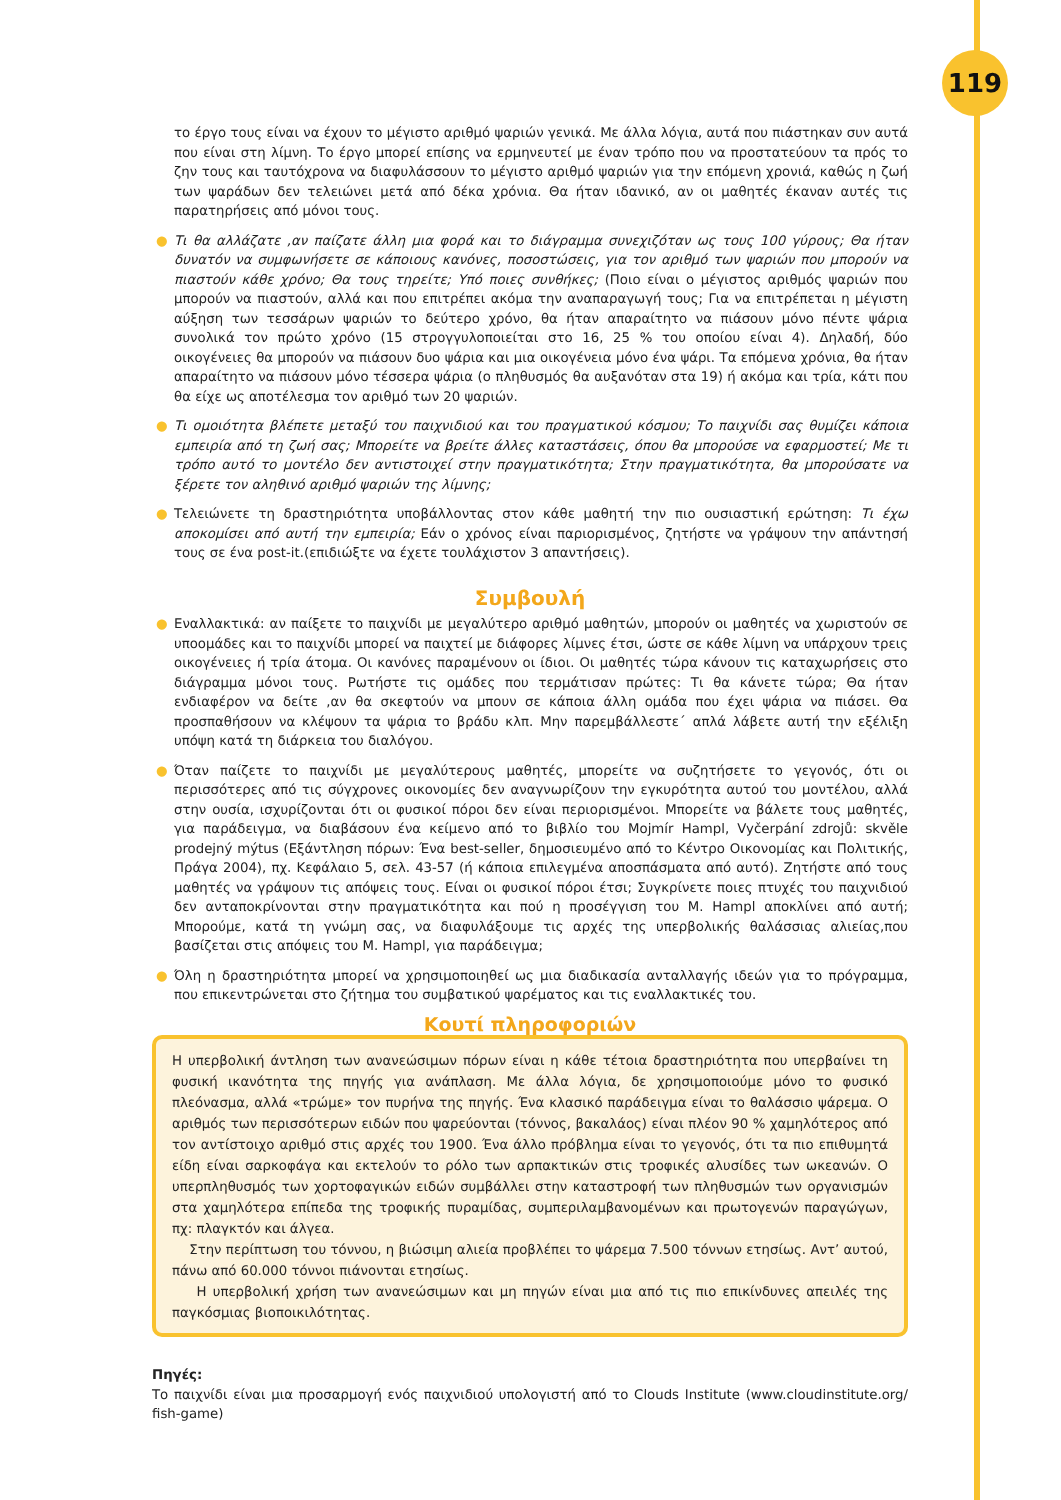119
το έργο τους είναι να έχουν το μέγιστο αριθμό ψαριών γενικά. Με άλλα λόγια, αυτά που πιάστηκαν συν αυτά που είναι στη λίμνη. Το έργο μπορεί επίσης να ερμηνευτεί με έναν τρόπο που να προστατεύουν τα πρός το ζην τους και ταυτόχρονα να διαφυλάσσουν το μέγιστο αριθμό ψαριών για την επόμενη χρονιά, καθώς η ζωή των ψαράδων δεν τελειώνει μετά από δέκα χρόνια. Θα ήταν ιδανικό, αν οι μαθητές έκαναν αυτές τις παρατηρήσεις από μόνοι τους.
● Τι θα αλλάζατε ,αν παίζατε άλλη μια φορά και το διάγραμμα συνεχιζόταν ως τους 100 γύρους; Θα ήταν δυνατόν να συμφωνήσετε σε κάποιους κανόνες, ποσοστώσεις, για τον αριθμό των ψαριών που μπορούν να πιαστούν κάθε χρόνο; Θα τους τηρείτε; Υπό ποιες συνθήκες; (Ποιο είναι ο μέγιστος αριθμός ψαριών που μπορούν να πιαστούν, αλλά και που επιτρέπει ακόμα την αναπαραγωγή τους; Για να επιτρέπεται η μέγιστη αύξηση των τεσσάρων ψαριών το δεύτερο χρόνο, θα ήταν απαραίτητο να πιάσουν μόνο πέντε ψάρια συνολικά τον πρώτο χρόνο (15 στρογγυλοποιείται στο 16, 25 % του οποίου είναι 4). Δηλαδή, δύο οικογένειες θα μπορούν να πιάσουν δυο ψάρια και μια οικογένεια μόνο ένα ψάρι. Τα επόμενα χρόνια, θα ήταν απαραίτητο να πιάσουν μόνο τέσσερα ψάρια (ο πληθυσμός θα αυξανόταν στα 19) ή ακόμα και τρία, κάτι που θα είχε ως αποτέλεσμα τον αριθμό των 20 ψαριών.
● Τι ομοιότητα βλέπετε μεταξύ του παιχνιδιού και του πραγματικού κόσμου; Το παιχνίδι σας θυμίζει κάποια εμπειρία από τη ζωή σας; Μπορείτε να βρείτε άλλες καταστάσεις, όπου θα μπορούσε να εφαρμοστεί; Με τι τρόπο αυτό το μοντέλο δεν αντιστοιχεί στην πραγματικότητα; Στην πραγματικότητα, θα μπορούσατε να ξέρετε τον αληθινό αριθμό ψαριών της λίμνης;
● Τελειώνετε τη δραστηριότητα υποβάλλοντας στον κάθε μαθητή την πιο ουσιαστική ερώτηση: Τι έχω αποκομίσει από αυτή την εμπειρία; Εάν ο χρόνος είναι παριορισμένος, ζητήστε να γράψουν την απάντησή τους σε ένα post-it.(επιδιώξτε να έχετε τουλάχιστον 3 απαντήσεις).
Συμβουλή
● Εναλλακτικά: αν παίξετε το παιχνίδι με μεγαλύτερο αριθμό μαθητών, μπορούν οι μαθητές να χωριστούν σε υποομάδες και το παιχνίδι μπορεί να παιχτεί με διάφορες λίμνες έτσι, ώστε σε κάθε λίμνη να υπάρχουν τρεις οικογένειες ή τρία άτομα. Οι κανόνες παραμένουν οι ίδιοι. Οι μαθητές τώρα κάνουν τις καταχωρήσεις στο διάγραμμα μόνοι τους. Ρωτήστε τις ομάδες που τερμάτισαν πρώτες: Τι θα κάνετε τώρα; Θα ήταν ενδιαφέρον να δείτε ,αν θα σκεφτούν να μπουν σε κάποια άλλη ομάδα που έχει ψάρια να πιάσει. Θα προσπαθήσουν να κλέψουν τα ψάρια το βράδυ κλπ. Μην παρεμβάλλεστε΄ απλά λάβετε αυτή την εξέλιξη υπόψη κατά τη διάρκεια του διαλόγου.
● Όταν παίζετε το παιχνίδι με μεγαλύτερους μαθητές, μπορείτε να συζητήσετε το γεγονός, ότι οι περισσότερες από τις σύγχρονες οικονομίες δεν αναγνωρίζουν την εγκυρότητα αυτού του μοντέλου, αλλά στην ουσία, ισχυρίζονται ότι οι φυσικοί πόροι δεν είναι περιορισμένοι. Μπορείτε να βάλετε τους μαθητές, για παράδειγμα, να διαβάσουν ένα κείμενο από το βιβλίο του Mojmír Hampl, Vyčerpání zdrojů: skvěle prodejný mýtus (Εξάντληση πόρων: Ένα best-seller, δημοσιευμένο από το Κέντρο Οικονομίας και Πολιτικής, Πράγα 2004), πχ. Κεφάλαιο 5, σελ. 43-57 (ή κάποια επιλεγμένα αποσπάσματα από αυτό). Ζητήστε από τους μαθητές να γράψουν τις απόψεις τους. Είναι οι φυσικοί πόροι έτσι; Συγκρίνετε ποιες πτυχές του παιχνιδιού δεν ανταποκρίνονται στην πραγματικότητα και πού η προσέγγιση του M. Hampl αποκλίνει από αυτή; Μπορούμε, κατά τη γνώμη σας, να διαφυλάξουμε τις αρχές της υπερβολικής θαλάσσιας αλιείας,που βασίζεται στις απόψεις του M. Hampl, για παράδειγμα;
● Όλη η δραστηριότητα μπορεί να χρησιμοποιηθεί ως μια διαδικασία ανταλλαγής ιδεών για το πρόγραμμα, που επικεντρώνεται στο ζήτημα του συμβατικού ψαρέματος και τις εναλλακτικές του.
Κουτί πληροφοριών
Η υπερβολική άντληση των ανανεώσιμων πόρων είναι η κάθε τέτοια δραστηριότητα που υπερβαίνει τη φυσική ικανότητα της πηγής για ανάπλαση. Με άλλα λόγια, δε χρησιμοποιούμε μόνο το φυσικό πλεόνασμα, αλλά «τρώμε» τον πυρήνα της πηγής. Ένα κλασικό παράδειγμα είναι το θαλάσσιο ψάρεμα. Ο αριθμός των περισσότερων ειδών που ψαρεύονται (τόννος, βακαλάος) είναι πλέον 90 % χαμηλότερος από τον αντίστοιχο αριθμό στις αρχές του 1900. Ένα άλλο πρόβλημα είναι το γεγονός, ότι τα πιο επιθυμητά είδη είναι σαρκοφάγα και εκτελούν το ρόλο των αρπακτικών στις τροφικές αλυσίδες των ωκεανών. Ο υπερπληθυσμός των χορτοφαγικών ειδών συμβάλλει στην καταστροφή των πληθυσμών των οργανισμών στα χαμηλότερα επίπεδα της τροφικής πυραμίδας, συμπεριλαμβανομένων και πρωτογενών παραγώγων, πχ: πλαγκτόν και άλγεα.
Στην περίπτωση του τόννου, η βιώσιμη αλιεία προβλέπει το ψάρεμα 7.500 τόννων ετησίως. Αντ’ αυτού, πάνω από 60.000 τόννοι πιάνονται ετησίως.
Η υπερβολική χρήση των ανανεώσιμων και μη πηγών είναι μια από τις πιο επικίνδυνες απειλές της παγκόσμιας βιοποικιλότητας.
Πηγές:
Το παιχνίδι είναι μια προσαρμογή ενός παιχνιδιού υπολογιστή από το Clouds Institute (www.cloudinstitute.org/ fish-game)